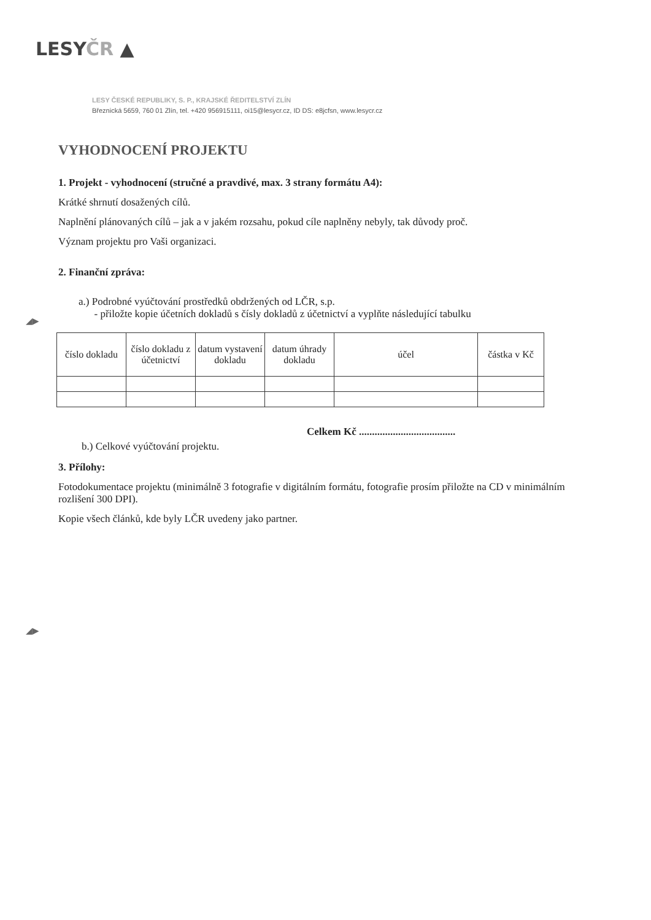LESYČR ▲
LESY ČESKÉ REPUBLIKY, S. P., KRAJSKÉ ŘEDITELSTVÍ ZLÍN
Březnická 5659, 760 01 Zlín, tel. +420 956915111, oi15@lesycr.cz, ID DS: e8jcfsn, www.lesycr.cz
◢▶
◢▶
VYHODNOCENÍ PROJEKTU
1. Projekt - vyhodnocení (stručné a pravdivé, max. 3 strany formátu A4):
Krátké shrnutí dosažených cílů.
Naplnění plánovaných cílů – jak a v jakém rozsahu, pokud cíle naplněny nebyly, tak důvody proč.
Význam projektu pro Vaši organizaci.
2. Finanční zpráva:
a.) Podrobné vyúčtování prostředků obdržených od LČR, s.p.
- přiložte kopie účetních dokladů s čísly dokladů z účetnictví a vyplňte následující tabulku
| číslo dokladu | číslo dokladu z účetnictví | datum vystavení dokladu | datum úhrady dokladu | účel | částka v Kč |
| --- | --- | --- | --- | --- | --- |
Celkem Kč .....................................
b.) Celkové vyúčtování projektu.
3. Přílohy:
Fotodokumentace projektu (minimálně 3 fotografie v digitálním formátu, fotografie prosím přiložte na CD v minimálním rozlišení 300 DPI).
Kopie všech článků, kde byly LČR uvedeny jako partner.